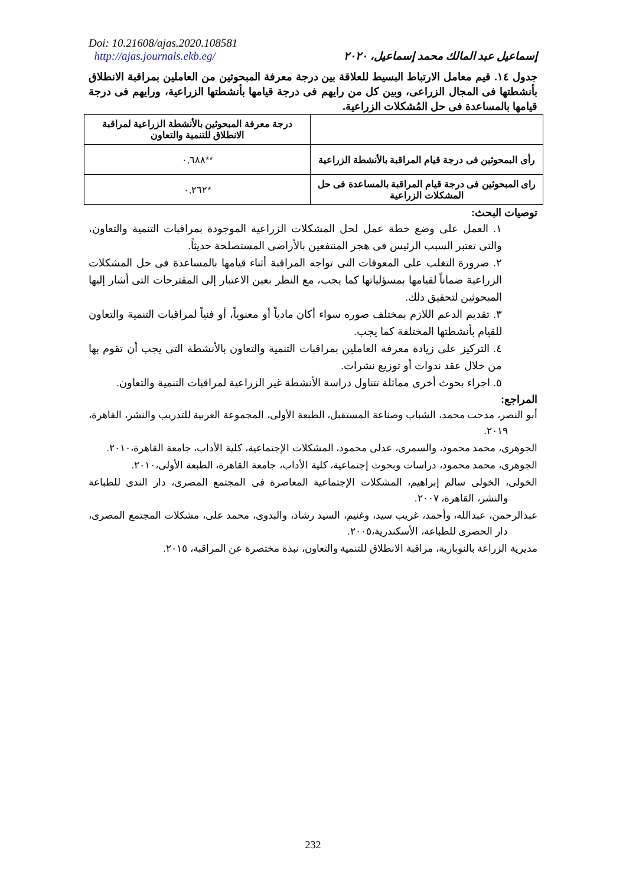Doi: 10.21608/ajas.2020.108581
http://ajas.journals.ekb.eg/
إسماعيل عبد المالك محمد إسماعيل، ٢٠٢٠
جدول ١٤. قيم معامل الارتباط البسيط للعلاقة بين درجة معرفة المبحوثين من العاملين بمراقبة الانطلاق بأنشطتها فى المجال الزراعى، وبين كل من رايهم فى درجة قيامها بأنشطتها الزراعية، ورايهم فى درجة قيامها بالمساعدة فى حل المُشكلات الزراعية.
| | درجة معرفة المبحوثين بالأنشطة الزراعية لمراقبة الانطلاق للتنمية والتعاون |
| رأى البمحوثين فى درجة قيام المراقبة بالأنشطة الزراعية | **٠,٦٨٨ |
| راى المبحوثين فى درجة قيام المراقبة بالمساعدة فى حل المشكلات الزراعية | *٠,٢٦٢ |
توصيات البحث:
١. العمل على وضع خطة عمل لحل المشكلات الزراعية الموجودة بمراقبات التنمية والتعاون، والتى تعتبر السبب الرئيس فى هجر المنتفعين بالأراضى المستصلحة حديثاً.
٢. ضرورة التغلب على المعوقات التى تواجه المراقبة أثناء قيامها بالمساعدة فى حل المشكلات الزراعية ضماناً لقيامها بمسؤلياتها كما يجب، مع النظر بعين الاعتبار إلى المقترحات التى أشار إليها المبحوثين لتحقيق ذلك.
٣. تقديم الدعم اللازم بمختلف صوره سواء أكان مادياً أو معنوياً، أو فنياً لمراقبات التنمية والتعاون للقيام بأنشطتها المختلفة كما يجب.
٤. التركيز على زيادة معرفة العاملين بمراقبات التنمية والتعاون بالأنشطة التى يجب أن تقوم بها من خلال عقد ندوات أو توزيع نشرات.
٥. اجراء بحوث أخرى مماثلة تتناول دراسة الأنشطة غير الزراعية لمراقبات التنمية والتعاون.
المراجع:
أبو النصر، مدحت محمد، الشباب وصناعة المستقبل، الطبعة الأولى، المجموعة العربية للتدريب والنشر، القاهرة، ٢٠١٩.
الجوهرى، محمد محمود، والسمرى، عدلى محمود، المشكلات الإجتماعية، كلية الأداب، جامعة القاهرة،٢٠١٠.
الجوهرى، محمد محمود، دراسات وبحوث إجتماعية، كلية الأداب، جامعة القاهرة، الطبعة الأولى،٢٠١٠.
الخولى، الخولى سالم إبراهيم، المشكلات الإجتماعية المعاصرة فى المجتمع المصرى، دار الندى للطباعة والنشر، القاهرة، ٢٠٠٧.
عبدالرحمن، عبدالله، وأحمد، غريب سيد، وغنيم، السيد رشاد، والبدوى، محمد على، مشكلات المجتمع المصرى، دار الحضرى للطباعة، الأسكندرية،٢٠٠٥.
مديرية الزراعة بالنوبارية، مراقبة الانطلاق للتنمية والتعاون، نبذة مختصرة عن المراقبة، ٢٠١٥.
232